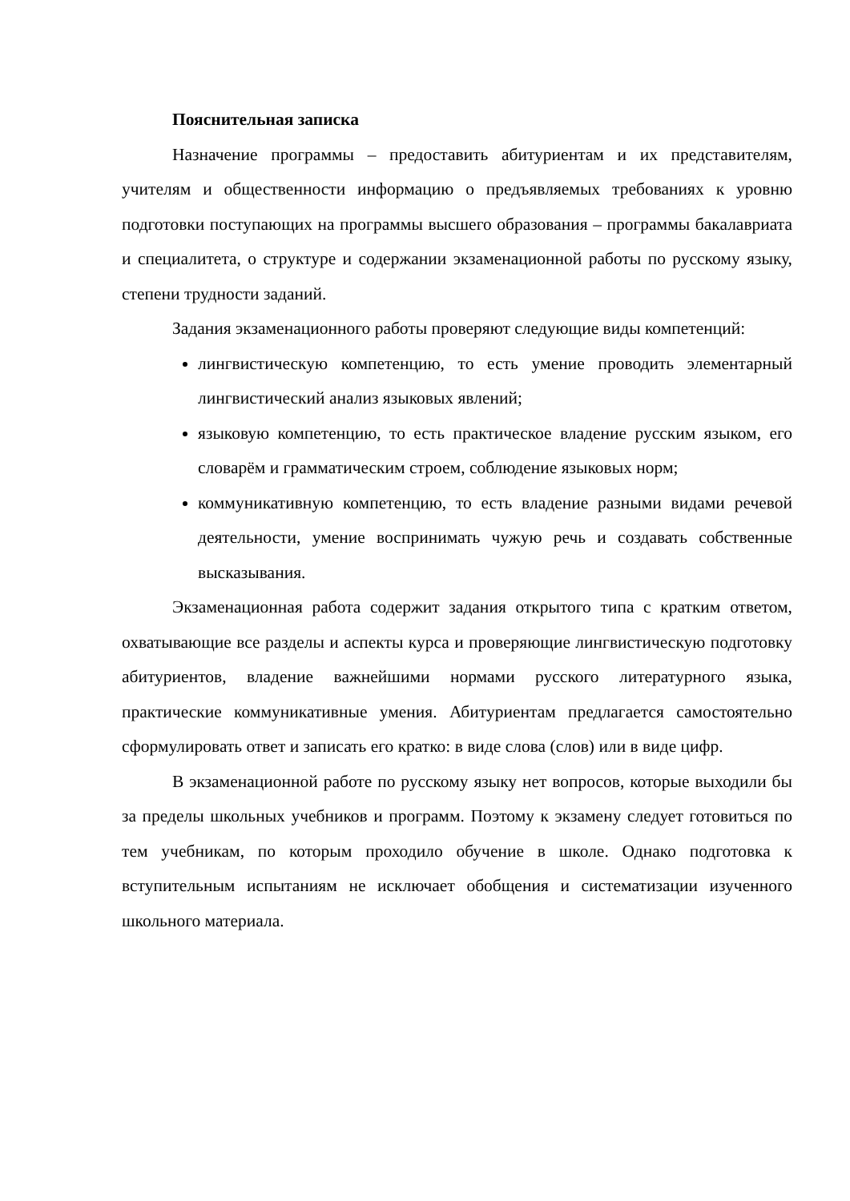Пояснительная записка
Назначение программы – предоставить абитуриентам и их представителям, учителям и общественности информацию о предъявляемых требованиях к уровню подготовки поступающих на программы высшего образования – программы бакалавриата и специалитета, о структуре и содержании экзаменационной работы по русскому языку, степени трудности заданий.
Задания экзаменационного работы проверяют следующие виды компетенций:
лингвистическую компетенцию, то есть умение проводить элементарный лингвистический анализ языковых явлений;
языковую компетенцию, то есть практическое владение русским языком, его словарём и грамматическим строем, соблюдение языковых норм;
коммуникативную компетенцию, то есть владение разными видами речевой деятельности, умение воспринимать чужую речь и создавать собственные высказывания.
Экзаменационная работа содержит задания открытого типа с кратким ответом, охватывающие все разделы и аспекты курса и проверяющие лингвистическую подготовку абитуриентов, владение важнейшими нормами русского литературного языка, практические коммуникативные умения. Абитуриентам предлагается самостоятельно сформулировать ответ и записать его кратко: в виде слова (слов) или в виде цифр.
В экзаменационной работе по русскому языку нет вопросов, которые выходили бы за пределы школьных учебников и программ. Поэтому к экзамену следует готовиться по тем учебникам, по которым проходило обучение в школе. Однако подготовка к вступительным испытаниям не исключает обобщения и систематизации изученного школьного материала.